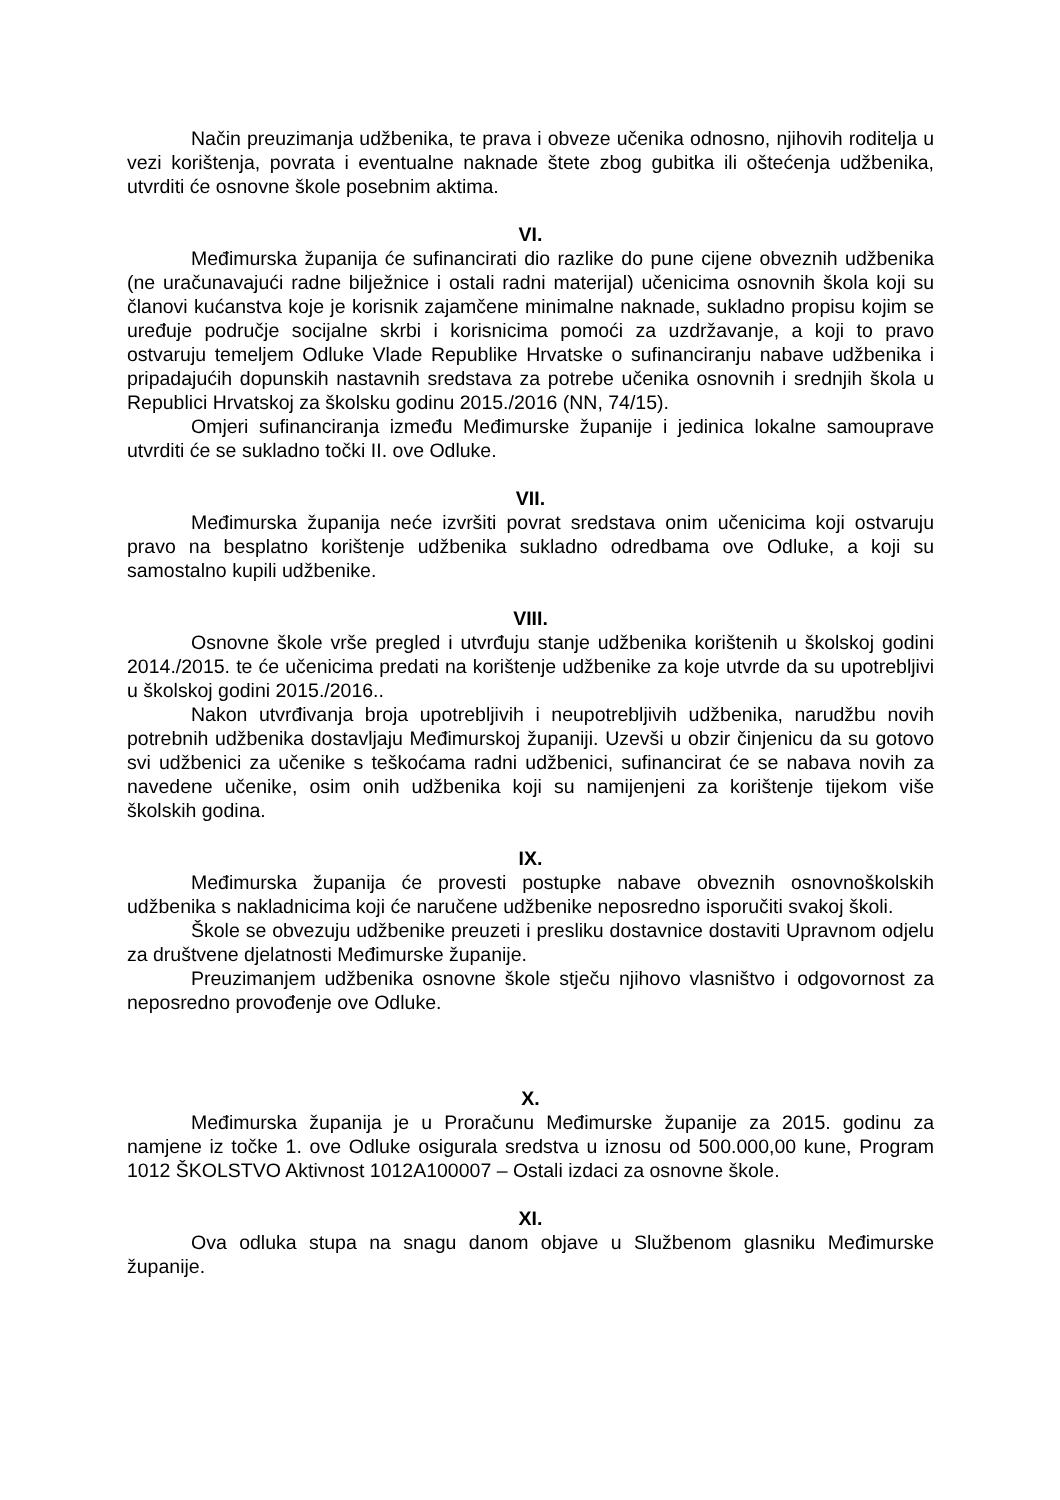Način preuzimanja udžbenika, te prava i obveze učenika odnosno, njihovih roditelja u vezi korištenja, povrata i eventualne naknade štete zbog gubitka ili oštećenja udžbenika, utvrditi će osnovne škole posebnim aktima.
VI.
Međimurska županija će sufinancirati dio razlike do pune cijene obveznih udžbenika (ne uračunavajući radne bilježnice i ostali radni materijal) učenicima osnovnih škola koji su članovi kućanstva koje je korisnik zajamčene minimalne naknade, sukladno propisu kojim se uređuje područje socijalne skrbi i korisnicima pomoći za uzdržavanje, a koji to pravo ostvaruju temeljem Odluke Vlade Republike Hrvatske o sufinanciranju nabave udžbenika i pripadajućih dopunskih nastavnih sredstava za potrebe učenika osnovnih i srednjih škola u Republici Hrvatskoj za školsku godinu 2015./2016 (NN, 74/15).
Omjeri sufinanciranja između Međimurske županije i jedinica lokalne samouprave utvrditi će se sukladno točki II. ove Odluke.
VII.
Međimurska županija neće izvršiti povrat sredstava onim učenicima koji ostvaruju pravo na besplatno korištenje udžbenika sukladno odredbama ove Odluke, a koji su samostalno kupili udžbenike.
VIII.
Osnovne škole vrše pregled i utvrđuju stanje udžbenika korištenih u školskoj godini 2014./2015. te će učenicima predati na korištenje udžbenike za koje utvrde da su upotrebljivi u školskoj godini 2015./2016..
Nakon utvrđivanja broja upotrebljivih i neupotrebljivih udžbenika, narudžbu novih potrebnih udžbenika dostavljaju Međimurskoj županiji. Uzevši u obzir činjenicu da su gotovo svi udžbenici za učenike s teškoćama radni udžbenici, sufinancirat će se nabava novih za navedene učenike, osim onih udžbenika koji su namijenjeni za korištenje tijekom više školskih godina.
IX.
Međimurska županija će provesti postupke nabave obveznih osnovnoškolskih udžbenika s nakladnicima koji će naručene udžbenike neposredno isporučiti svakoj školi.
Škole se obvezuju udžbenike preuzeti i presliku dostavnice dostaviti Upravnom odjelu za društvene djelatnosti Međimurske županije.
Preuzimanjem udžbenika osnovne škole stječu njihovo vlasništvo i odgovornost za neposredno provođenje ove Odluke.
X.
Međimurska županija je u Proračunu Međimurske županije za 2015. godinu za namjene iz točke 1. ove Odluke osigurala sredstva u iznosu od 500.000,00 kune, Program 1012 ŠKOLSTVO Aktivnost 1012A100007 – Ostali izdaci za osnovne škole.
XI.
Ova odluka stupa na snagu danom objave u Službenom glasniku Međimurske županije.